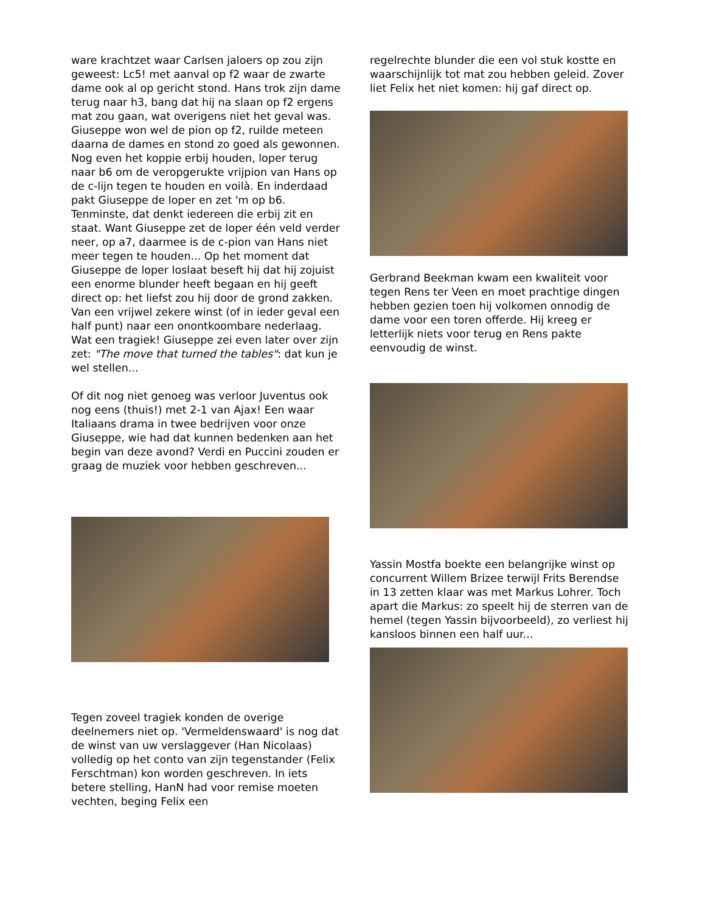ware krachtzet waar Carlsen jaloers op zou zijn geweest: Lc5! met aanval op f2 waar de zwarte dame ook al op gericht stond. Hans trok zijn dame terug naar h3, bang dat hij na slaan op f2 ergens mat zou gaan, wat overigens niet het geval was. Giuseppe won wel de pion op f2, ruilde meteen daarna de dames en stond zo goed als gewonnen. Nog even het koppie erbij houden, loper terug naar b6 om de veropgerukte vrijpion van Hans op de c-lijn tegen te houden en voilà. En inderdaad pakt Giuseppe de loper en zet 'm op b6. Tenminste, dat denkt iedereen die erbij zit en staat. Want Giuseppe zet de loper één veld verder neer, op a7, daarmee is de c-pion van Hans niet meer tegen te houden... Op het moment dat Giuseppe de loper loslaat beseft hij dat hij zojuist een enorme blunder heeft begaan en hij geeft direct op: het liefst zou hij door de grond zakken. Van een vrijwel zekere winst (of in ieder geval een half punt) naar een onontkoombare nederlaag. Wat een tragiek! Giuseppe zei even later over zijn zet: "The move that turned the tables": dat kun je wel stellen...
Of dit nog niet genoeg was verloor Juventus ook nog eens (thuis!) met 2-1 van Ajax! Een waar Italiaans drama in twee bedrijven voor onze Giuseppe, wie had dat kunnen bedenken aan het begin van deze avond? Verdi en Puccini zouden er graag de muziek voor hebben geschreven...
Tegen zoveel tragiek konden de overige deelnemers niet op. 'Vermeldenswaard' is nog dat de winst van uw verslaggever (Han Nicolaas) volledig op het conto van zijn tegenstander (Felix Ferschtman) kon worden geschreven. In iets betere stelling, HanN had voor remise moeten vechten, beging Felix een
regelrechte blunder die een vol stuk kostte en waarschijnlijk tot mat zou hebben geleid. Zover liet Felix het niet komen: hij gaf direct op.
Gerbrand Beekman kwam een kwaliteit voor tegen Rens ter Veen en moet prachtige dingen hebben gezien toen hij volkomen onnodig de dame voor een toren offerde. Hij kreeg er letterlijk niets voor terug en Rens pakte eenvoudig de winst.
Yassin Mostfa boekte een belangrijke winst op concurrent Willem Brizee terwijl Frits Berendse in 13 zetten klaar was met Markus Lohrer. Toch apart die Markus: zo speelt hij de sterren van de hemel (tegen Yassin bijvoorbeeld), zo verliest hij kansloos binnen een half uur...